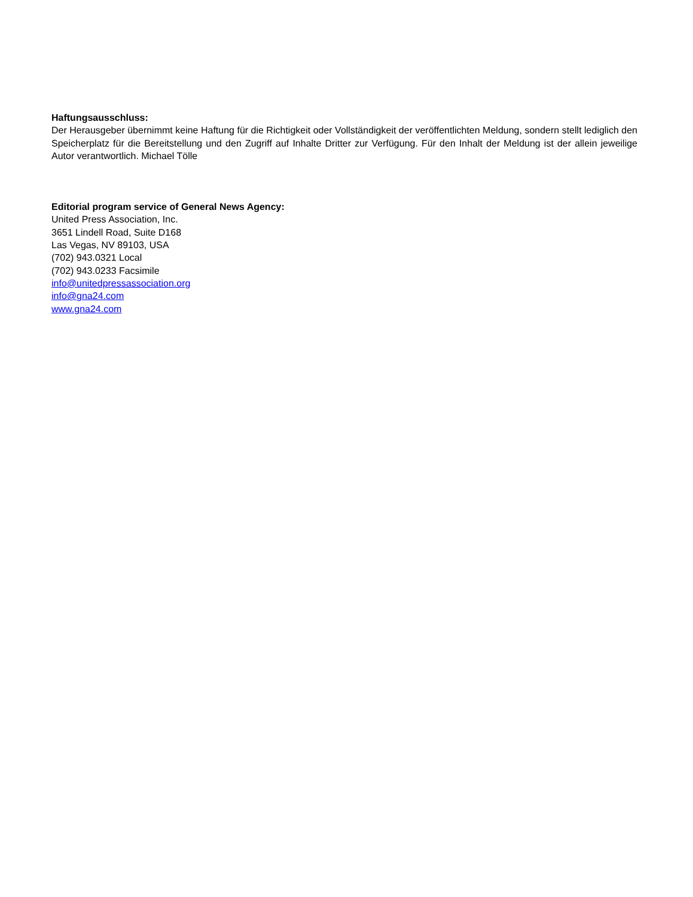Haftungsausschluss:
Der Herausgeber übernimmt keine Haftung für die Richtigkeit oder Vollständigkeit der veröffentlichten Meldung, sondern stellt lediglich den Speicherplatz für die Bereitstellung und den Zugriff auf Inhalte Dritter zur Verfügung. Für den Inhalt der Meldung ist der allein jeweilige Autor verantwortlich. Michael Tölle
Editorial program service of General News Agency:
United Press Association, Inc.
3651 Lindell Road, Suite D168
Las Vegas, NV 89103, USA
(702) 943.0321 Local
(702) 943.0233 Facsimile
info@unitedpressassociation.org
info@gna24.com
www.gna24.com